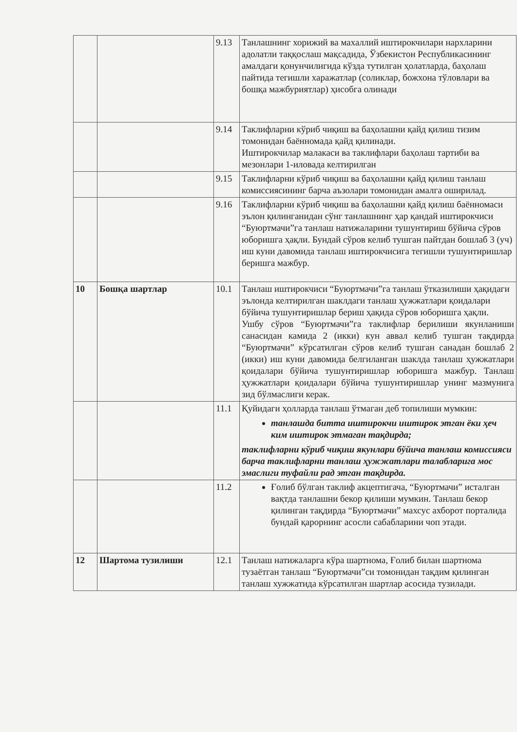| | | 9.13 | Танлашнинг хорижий ва махаллий иштирокчилари нархларини адолатли таққослаш мақсадида, Ўзбекистон Республикасининг амалдаги қонунчилигида кўзда тутилган ҳолатларда, баҳолаш пайтида тегишли харажатлар (соликлар, божхона тўловлари ва бошқа мажбуриятлар) ҳисобга олинади |
| | | 9.14 | Таклифларни кўриб чиқиш ва баҳолашни қайд қилиш тизим томонидан баённомада қайд қилинади. Иштирокчилар малакаси ва таклифлари баҳолаш тартиби ва мезонлари 1-иловада келтирилган |
| | | 9.15 | Таклифларни кўриб чиқиш ва баҳолашни қайд қилиш танлаш комиссиясининг барча аъзолари томонидан амалга оширилад. |
| | | 9.16 | Таклифларни кўриб чиқиш ва баҳолашни қайд қилиш баённомаси эълон қилинганидан сўнг танлашнинг ҳар қандай иштирокчиси “Буюртмачи”га танлаш натижаларини тушунтириш бўйича сўров юборишга ҳақли. Бундай сўров келиб тушган пайтдан бошлаб 3 (уч) иш куни давомида танлаш иштирокчисига тегишли тушунтиришлар беришга мажбур. |
| 10 | Бошқа шартлар | 10.1 | Танлаш иштирокчиси “Буюртмачи”га танлаш ўтказилиши ҳақидаги эълонда келтирилган шаклдаги танлаш ҳужжатлари қоидалари бўйича тушунтиришлар бериш ҳақида сўров юборишга ҳақли. Ушбу сўров “Буюртмачи”га таклифлар берилиши якунланиши санасидан камида 2 (икки) кун аввал келиб тушган тақдирда “Буюртмачи” кўрсатилган сўров келиб тушган санадан бошлаб 2 (икки) иш куни давомида белгиланган шаклда танлаш ҳужжатлари қоидалари бўйича тушунтиришлар юборишга мажбур. Танлаш ҳужжатлари қоидалари бўйича тушунтиришлар унинг мазмунига зид бўлмаслиги керак. |
| | | 11.1 | Қуйидаги ҳолларда танлаш ўтмаган деб топилиши мумкин: танлашда битта иштирокчи иштирок этган ёки ҳеч ким иштирок этмаган тақдирда; таклифларни кўриб чиқиш якунлари бўйича танлаш комиссияси барча таклифларни танлаш ҳужжатлари талабларига мос эмаслиги туфайли рад этган тақдирда. |
| | | 11.2 | Ғолиб бўлган таклиф акцептигача, “Буюртмачи” исталган вақтда танлашни бекор қилиши мумкин. Танлаш бекор қилинган тақдирда “Буюртмачи” махсус ахборот порталида бундай қарорнинг асосли сабабларини чоп этади. |
| 12 | Шартома тузилиши | 12.1 | Танлаш натижаларга кўра шартнома, Ғолиб билан шартнома тузаётган танлаш “Буюртмачи”си томонидан тақдим қилинган танлаш хужжатида кўрсатилган шартлар асосида тузилади. |